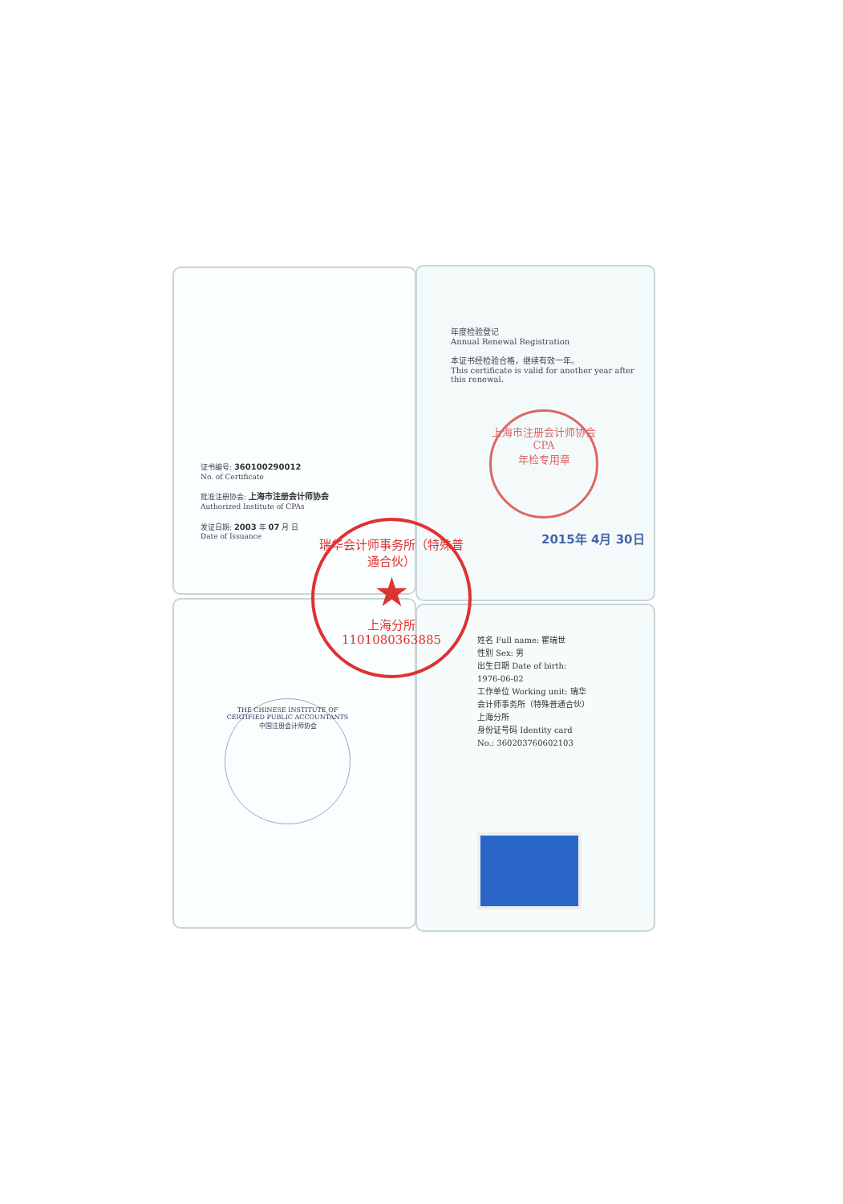证书编号: 360100290012
No. of Certificate
批准注册协会: 上海市注册会计师协会
Authorized Institute of CPAs
发证日期: 2003 年 07 月 日
Date of Issuance
年度检验登记
Annual Renewal Registration
本证书经检验合格，继续有效一年。
This certificate is valid for another year after this renewal.
上海市注册会计师协会
CPA
年检专用章
2015年 4月 30日
瑞华会计师事务所（特殊普通合伙）
★
上海分所
1101080363885
THE CHINESE INSTITUTE OF CERTIFIED PUBLIC ACCOUNTANTS
中国注册会计师协会
姓名 Full name: 瞿瑞世
性别 Sex: 男
出生日期 Date of birth: 1976-06-02
工作单位 Working unit: 瑞华会计师事务所（特殊普通合伙）上海分所
身份证号码 Identity card No.: 360203760602103